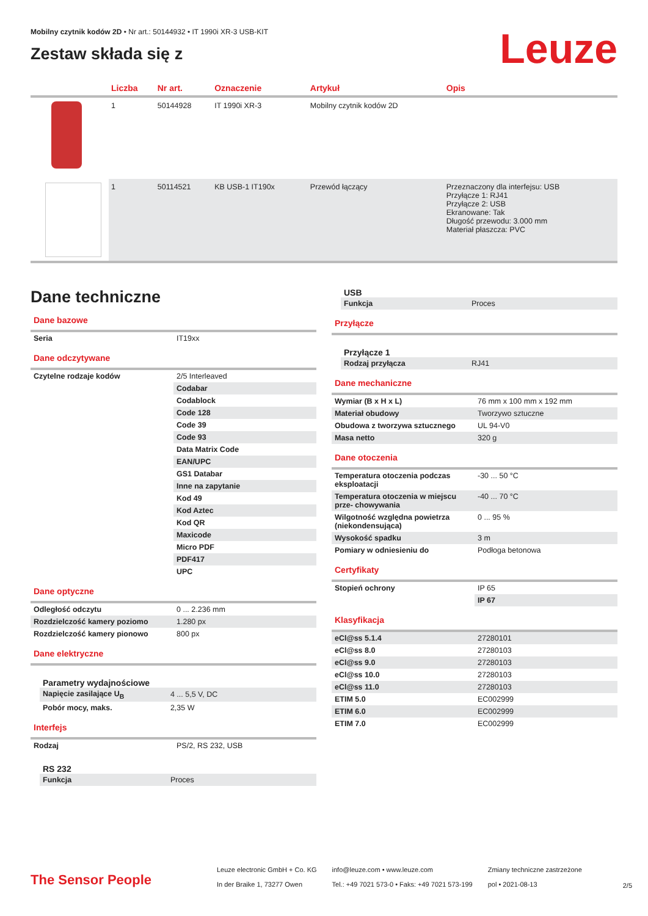Leuze
Mobilny czytnik kodów 2D • Nr art.: 50144932 • IT 1990i XR-3 USB-KIT
Zestaw składa się z
| | Liczba | Nr art. | Oznaczenie | Artykuł | Opis |
| --- | --- | --- | --- | --- | --- |
| | 1 | 50144928 | IT 1990i XR-3 | Mobilny czytnik kodów 2D | |
| | 1 | 50114521 | KB USB-1 IT190x | Przewód łączący | Przeznaczony dla interfejsu: USB Przyłącze 1: RJ41 Przyłącze 2: USB Ekranowane: Tak Długość przewodu: 3.000 mm Materiał płaszcza: PVC |
Dane techniczne
Dane bazowe
| Seria | IT19xx |
Dane odczytywane
| Czytelne rodzaje kodów | 2/5 Interleaved |
| | Codabar |
| | Codablock |
| | Code 128 |
| | Code 39 |
| | Code 93 |
| | Data Matrix Code |
| | EAN/UPC |
| | GS1 Databar |
| | Inne na zapytanie |
| | Kod 49 |
| | Kod Aztec |
| | Kod QR |
| | Maxicode |
| | Micro PDF |
| | PDF417 |
| | UPC |
Dane optyczne
| Odległość odczytu | 0 ... 2.236 mm |
| Rozdzielczość kamery poziomo | 1.280 px |
| Rozdzielczość kamery pionowo | 800 px |
Dane elektryczne
Parametry wydajnościowe
| Napięcie zasilające U<sub>B</sub> | 4 ... 5,5 V, DC |
| Pobór mocy, maks. | 2,35 W |
Interfejs
| Rodzaj | PS/2, RS 232, USB |
RS 232
| Funkcja | Proces |
USB
| Funkcja | Proces |
Przyłącze
Przyłącze 1
| Rodzaj przyłącza | RJ41 |
Dane mechaniczne
| Wymiar (B x H x L) | 76 mm x 100 mm x 192 mm |
| Materiał obudowy | Tworzywo sztuczne |
| Obudowa z tworzywa sztucznego | UL 94-V0 |
| Masa netto | 320 g |
Dane otoczenia
| Temperatura otoczenia podczas eksploatacji | -30 ... 50 °C |
| Temperatura otoczenia w miejscu prze- chowywania | -40 ... 70 °C |
| Wilgotność względna powietrza (niekondensująca) | 0 ... 95 % |
| Wysokość spadku | 3 m |
| Pomiary w odniesieniu do | Podłoga betonowa |
Certyfikaty
| Stopień ochrony | IP 65 |
| | IP 67 |
Klasyfikacja
| eCl@ss 5.1.4 | 27280101 |
| eCl@ss 8.0 | 27280103 |
| eCl@ss 9.0 | 27280103 |
| eCl@ss 10.0 | 27280103 |
| eCl@ss 11.0 | 27280103 |
| ETIM 5.0 | EC002999 |
| ETIM 6.0 | EC002999 |
| ETIM 7.0 | EC002999 |
The Sensor People
Leuze electronic GmbH + Co. KG
In der Braike 1, 73277 Owen
info@leuze.com • www.leuze.com
Tel.: +49 7021 573-0 • Faks: +49 7021 573-199
Zmiany techniczne zastrzeżone
pol • 2021-08-13
2/5